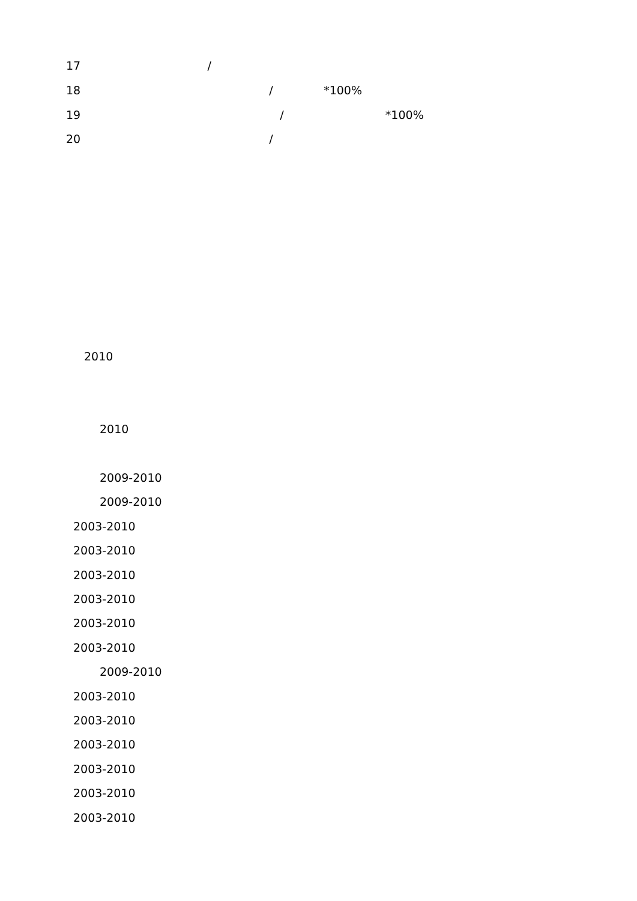17 /
18 / *100%
19 / *100%
20 /
2010
2010
2009-2010
2009-2010
2003-2010
2003-2010
2003-2010
2003-2010
2003-2010
2003-2010
2009-2010
2003-2010
2003-2010
2003-2010
2003-2010
2003-2010
2003-2010